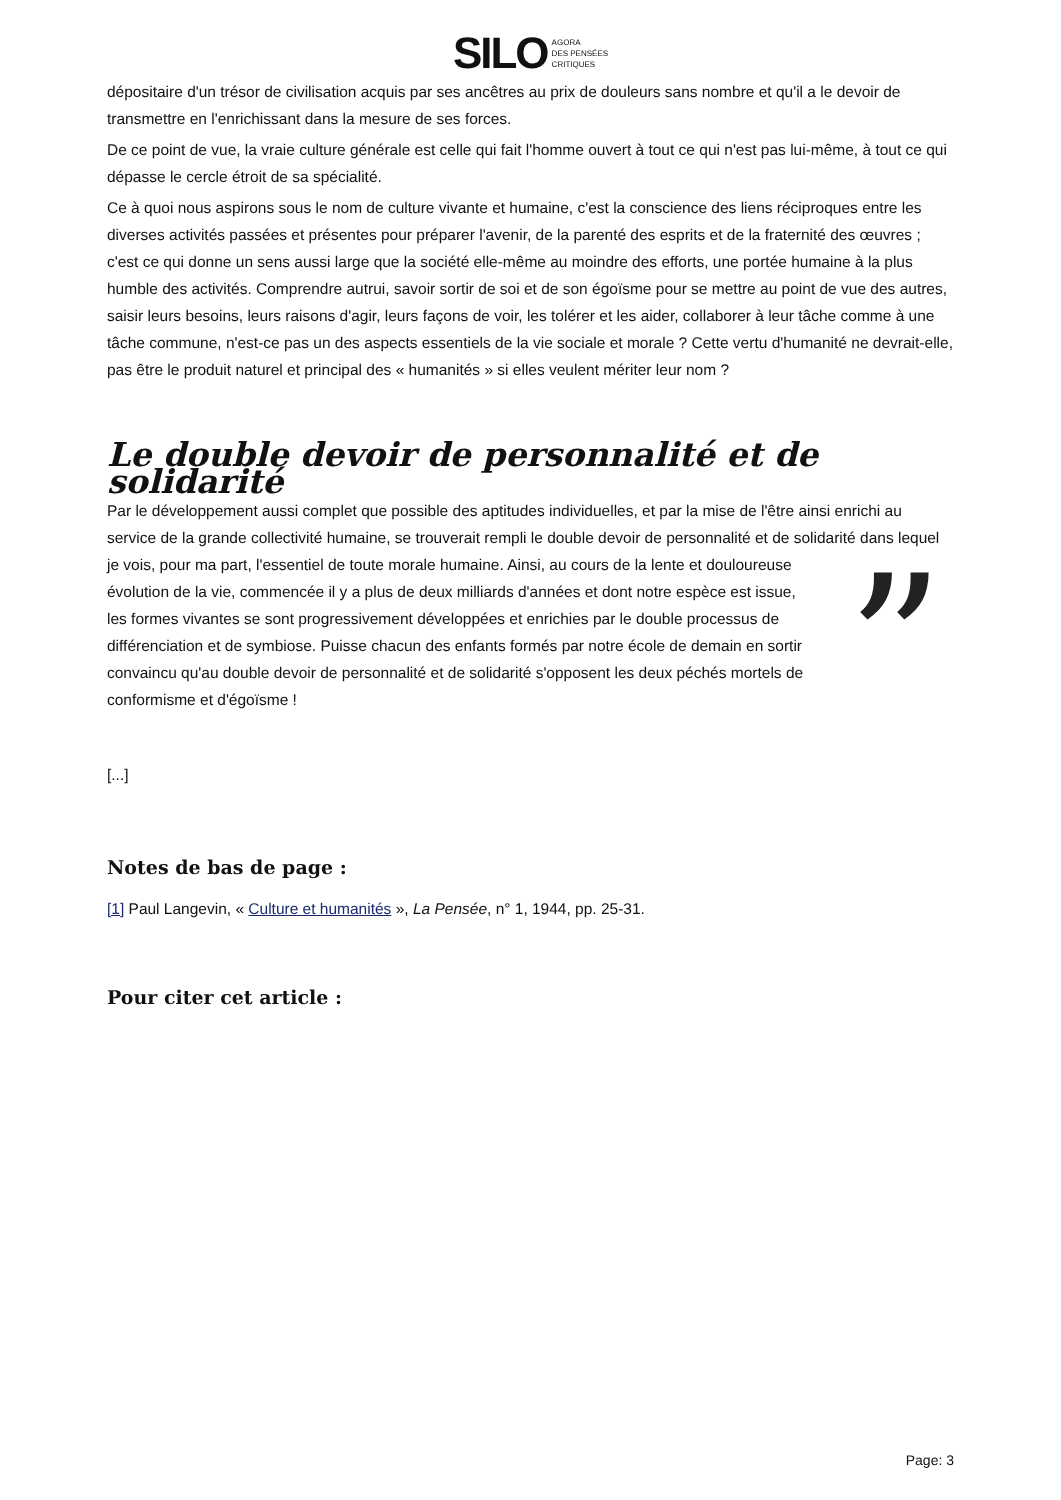SILO AGORA
DES PENSÉES
CRITIQUES
dépositaire d'un trésor de civilisation acquis par ses ancêtres au prix de douleurs sans nombre et qu'il a le devoir de transmettre en l'enrichissant dans la mesure de ses forces.
De ce point de vue, la vraie culture générale est celle qui fait l'homme ouvert à tout ce qui n'est pas lui-même, à tout ce qui dépasse le cercle étroit de sa spécialité.
Ce à quoi nous aspirons sous le nom de culture vivante et humaine, c'est la conscience des liens réciproques entre les diverses activités passées et présentes pour préparer l'avenir, de la parenté des esprits et de la fraternité des œuvres ; c'est ce qui donne un sens aussi large que la société elle-même au moindre des efforts, une portée humaine à la plus humble des activités. Comprendre autrui, savoir sortir de soi et de son égoïsme pour se mettre au point de vue des autres, saisir leurs besoins, leurs raisons d'agir, leurs façons de voir, les tolérer et les aider, collaborer à leur tâche comme à une tâche commune, n'est-ce pas un des aspects essentiels de la vie sociale et morale ? Cette vertu d'humanité ne devrait-elle, pas être le produit naturel et principal des « humanités » si elles veulent mériter leur nom ?
Le double devoir de personnalité et de solidarité
Par le développement aussi complet que possible des aptitudes individuelles, et par la mise de l'être ainsi enrichi au service de la grande collectivité humaine, se trouverait rempli le double devoir de personnalité et de solidarité dans lequel je vois, pour ma part, l'essentiel de toute morale humaine. Ainsi, au cours de la lente ” et douloureuse évolution de la vie, commencée il y a plus de deux milliards d'années et dont notre espèce est issue, les formes vivantes se sont progressivement développées et enrichies par le double processus de différenciation et de symbiose. Puisse chacun des enfants formés par notre école de demain en sortir convaincu qu'au double devoir de personnalité et de solidarité s'opposent les deux péchés mortels de conformisme et d'égoïsme !
[...]
Notes de bas de page :
[1] Paul Langevin, « Culture et humanités », La Pensée, n° 1, 1944, pp. 25-31.
Pour citer cet article :
Page: 3